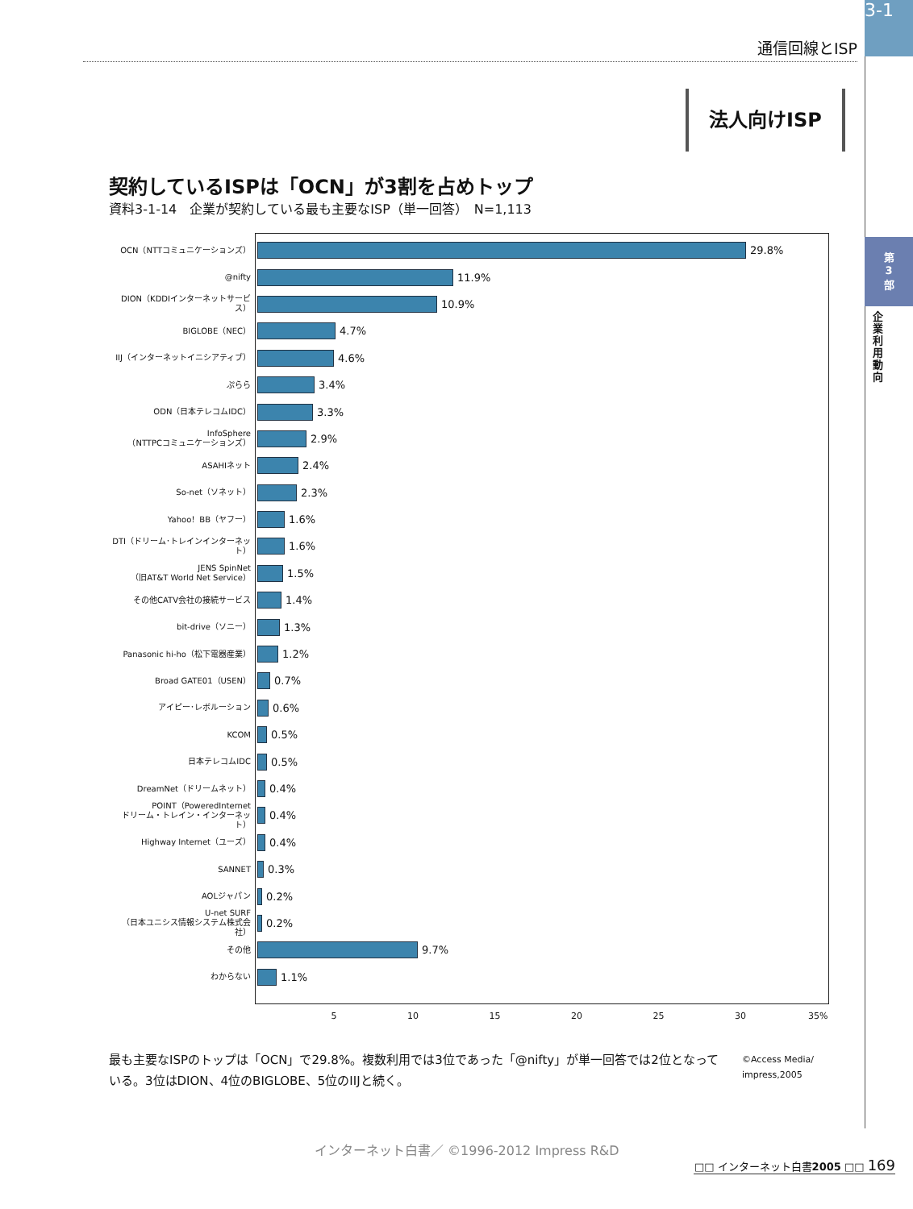3-1
通信回線とISP
法人向けISP
第
3
部
企業利用動向
契約しているISPは「OCN」が3割を占めトップ
資料3-1-14　企業が契約している最も主要なISP（単一回答）　N=1,113
OCN（NTTコミュニケーションズ）
29.8%
@nifty
11.9%
DION（KDDIインターネットサービス）
10.9%
BIGLOBE（NEC）
4.7%
IIJ（インターネットイニシアティブ）
4.6%
ぷらら
3.4%
ODN（日本テレコムIDC）
3.3%
InfoSphere
（NTTPCコミュニケーションズ）
2.9%
ASAHIネット
2.4%
So-net（ソネット）
2.3%
Yahoo！BB（ヤフー）
1.6%
DTI（ドリーム･トレインインターネット）
1.6%
JENS SpinNet
（旧AT&T World Net Service）
1.5%
その他CATV会社の接続サービス
1.4%
bit-drive（ソニー）
1.3%
Panasonic hi-ho（松下電器産業）
1.2%
Broad GATE01（USEN）
0.7%
アイピー･レボルーション
0.6%
KCOM
0.5%
日本テレコムIDC
0.5%
DreamNet（ドリームネット）
0.4%
POINT（PoweredInternet
ドリーム・トレイン・インターネット）
0.4%
Highway Internet（ユーズ）
0.4%
SANNET
0.3%
AOLジャパン
0.2%
U-net SURF
（日本ユニシス情報システム株式会社）
0.2%
その他
9.7%
わからない
1.1%
5 10 15 20 25 30 35%
最も主要なISPのトップは「OCN」で29.8%。複数利用では3位であった「@nifty」が単一回答では2位となっている。3位はDION、4位のBIGLOBE、5位のIIJと続く。
©Access Media/
impress,2005
インターネット白書／ ©1996-2012 Impress R&D
□□ インターネット白書2005 □□ 169